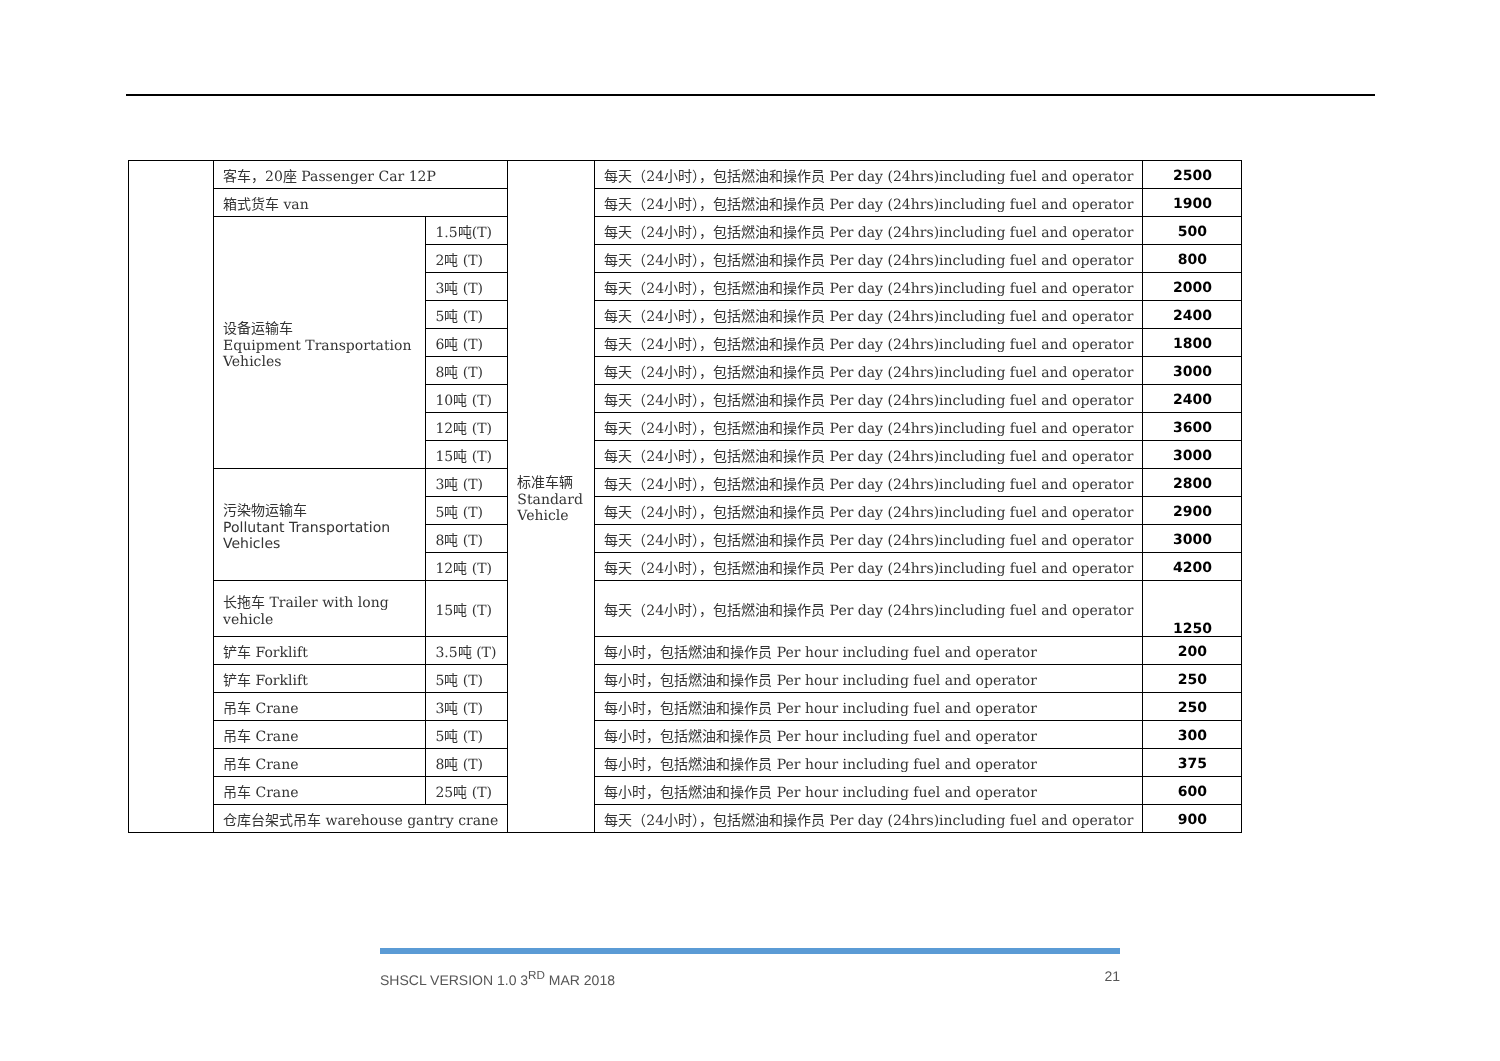| | 客车，20座 Passenger Car 12P | | 标准车辆 Standard Vehicle | 每天（24小时），包括燃油和操作员 Per day (24hrs)including fuel and operator | 2500 |
| | 箱式货车 van | | | 每天（24小时），包括燃油和操作员 Per day (24hrs)including fuel and operator | 1900 |
| | 设备运输车 Equipment Transportation Vehicles | 1.5吨(T) | | 每天（24小时），包括燃油和操作员 Per day (24hrs)including fuel and operator | 500 |
| | | 2吨 (T) | | 每天（24小时），包括燃油和操作员 Per day (24hrs)including fuel and operator | 800 |
| | | 3吨 (T) | | 每天（24小时），包括燃油和操作员 Per day (24hrs)including fuel and operator | 2000 |
| | | 5吨 (T) | | 每天（24小时），包括燃油和操作员 Per day (24hrs)including fuel and operator | 2400 |
| | | 6吨 (T) | | 每天（24小时），包括燃油和操作员 Per day (24hrs)including fuel and operator | 1800 |
| | | 8吨 (T) | | 每天（24小时），包括燃油和操作员 Per day (24hrs)including fuel and operator | 3000 |
| | | 10吨 (T) | | 每天（24小时），包括燃油和操作员 Per day (24hrs)including fuel and operator | 2400 |
| | | 12吨 (T) | | 每天（24小时），包括燃油和操作员 Per day (24hrs)including fuel and operator | 3600 |
| | | 15吨 (T) | | 每天（24小时），包括燃油和操作员 Per day (24hrs)including fuel and operator | 3000 |
| | 污染物运输车 Pollutant Transportation Vehicles | 3吨 (T) | | 每天（24小时），包括燃油和操作员 Per day (24hrs)including fuel and operator | 2800 |
| | | 5吨 (T) | | 每天（24小时），包括燃油和操作员 Per day (24hrs)including fuel and operator | 2900 |
| | | 8吨 (T) | | 每天（24小时），包括燃油和操作员 Per day (24hrs)including fuel and operator | 3000 |
| | | 12吨 (T) | | 每天（24小时），包括燃油和操作员 Per day (24hrs)including fuel and operator | 4200 |
| | 长拖车 Trailer with long vehicle | 15吨 (T) | | 每天（24小时），包括燃油和操作员 Per day (24hrs)including fuel and operator | 1250 |
| | 铲车 Forklift | 3.5吨 (T) | | 每小时，包括燃油和操作员 Per hour including fuel and operator | 200 |
| | 铲车 Forklift | 5吨 (T) | | 每小时，包括燃油和操作员 Per hour including fuel and operator | 250 |
| | 吊车 Crane | 3吨 (T) | | 每小时，包括燃油和操作员 Per hour including fuel and operator | 250 |
| | 吊车 Crane | 5吨 (T) | | 每小时，包括燃油和操作员 Per hour including fuel and operator | 300 |
| | 吊车 Crane | 8吨 (T) | | 每小时，包括燃油和操作员 Per hour including fuel and operator | 375 |
| | 吊车 Crane | 25吨 (T) | | 每小时，包括燃油和操作员 Per hour including fuel and operator | 600 |
| | 仓库台架式吊车 warehouse gantry crane | | | 每天（24小时），包括燃油和操作员 Per day (24hrs)including fuel and operator | 900 |
SHSCL VERSION 1.0 3<sup>RD</sup> MAR 2018 21